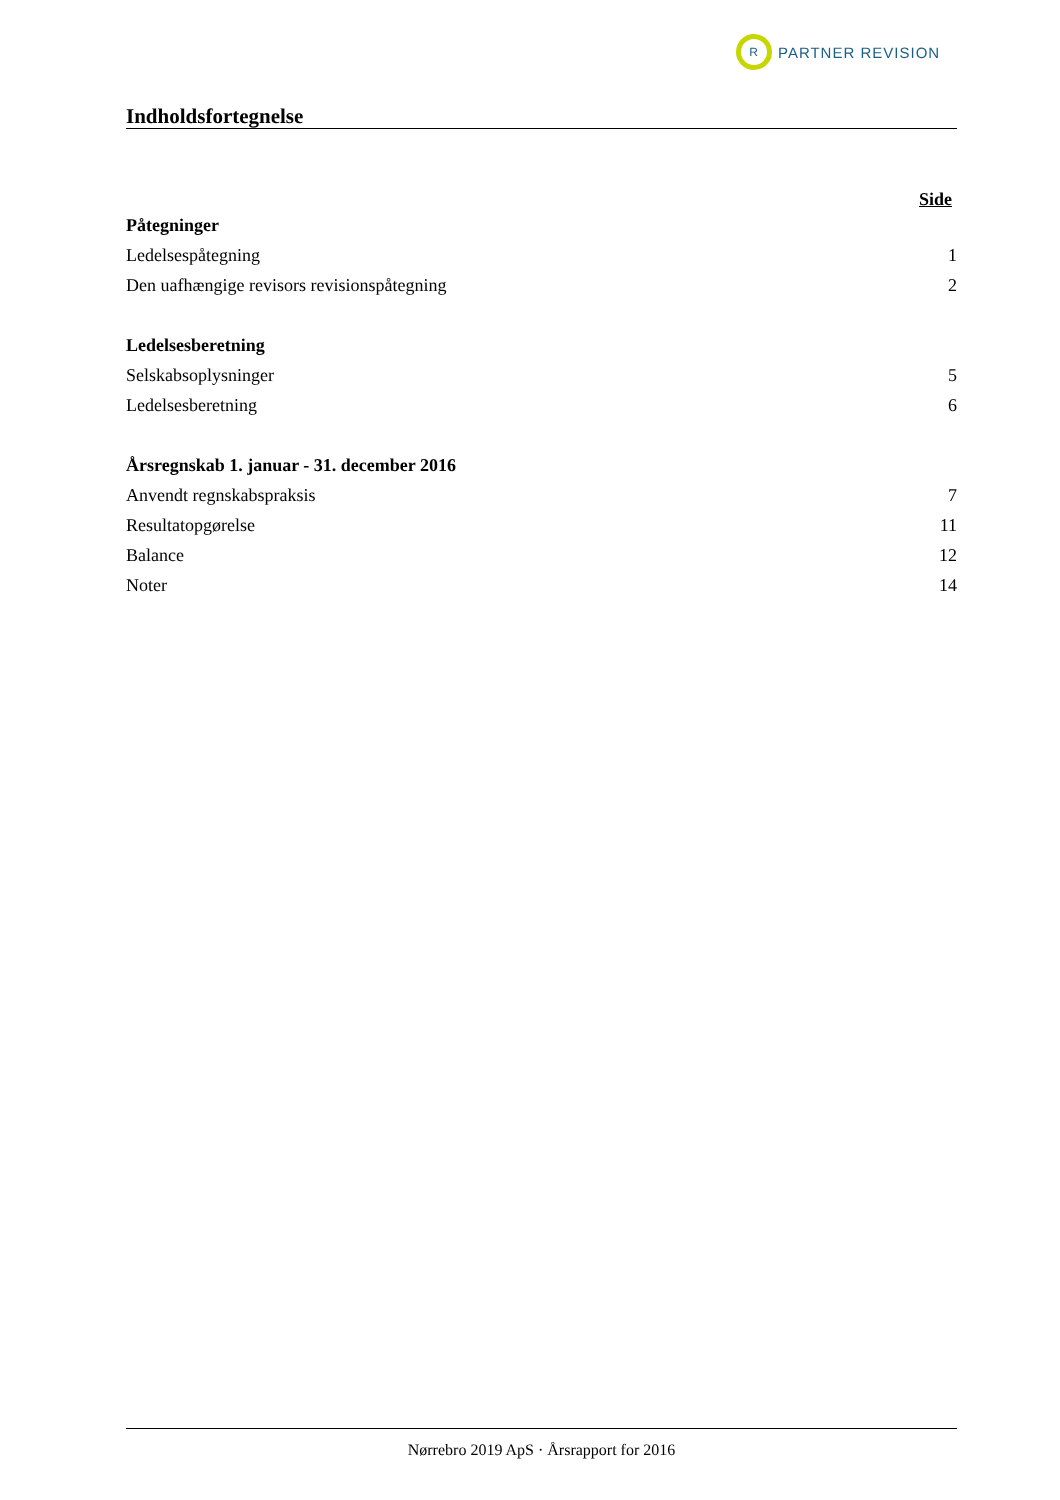R
PARTNER REVISION
Indholdsfortegnelse
Side
Påtegninger
Ledelsespåtegning 1
Den uafhængige revisors revisionspåtegning 2
Ledelsesberetning
Selskabsoplysninger 5
Ledelsesberetning 6
Årsregnskab 1. januar - 31. december 2016
Anvendt regnskabspraksis 7
Resultatopgørelse 11
Balance 12
Noter 14
Nørrebro 2019 ApS · Årsrapport for 2016